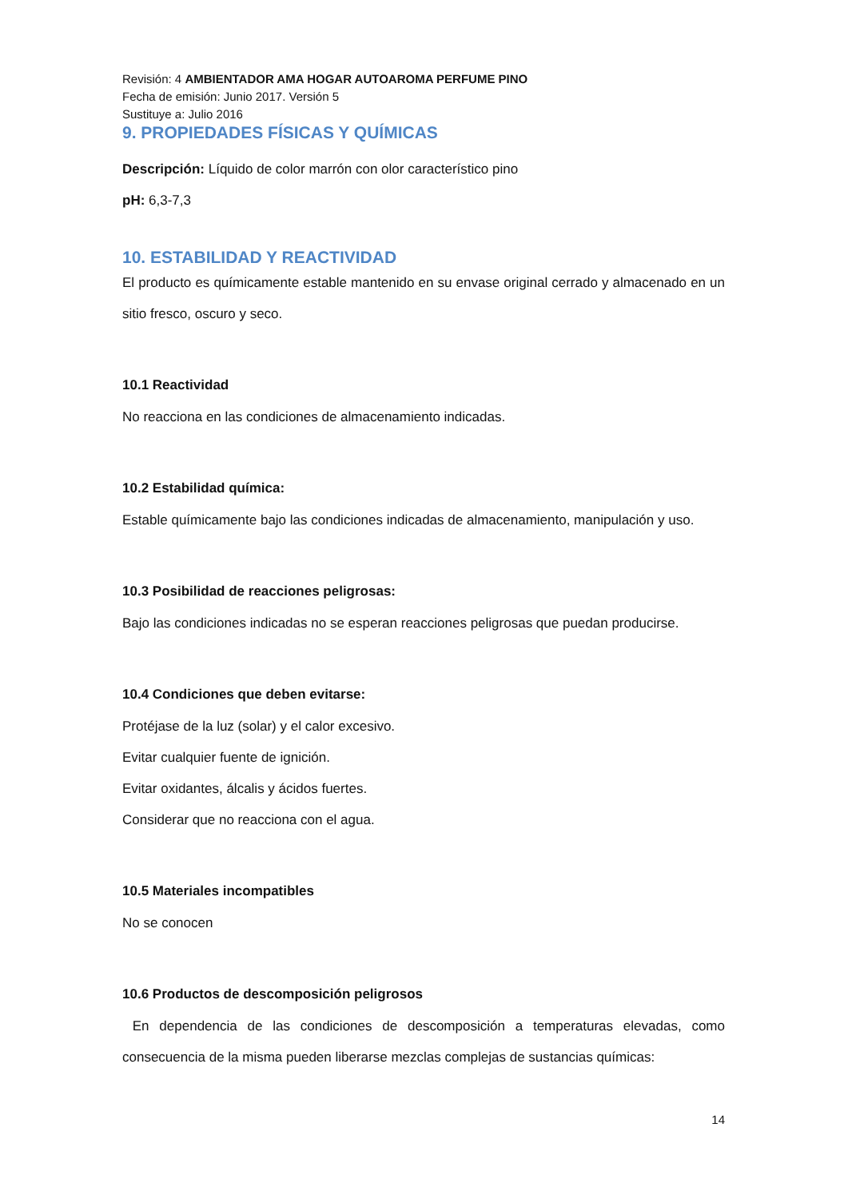Revisión: 4 AMBIENTADOR AMA HOGAR AUTOAROMA PERFUME PINO
Fecha de emisión: Junio 2017. Versión 5
Sustituye a: Julio 2016
9. PROPIEDADES FÍSICAS Y QUÍMICAS
Descripción: Líquido de color marrón con olor característico pino
pH: 6,3-7,3
10. ESTABILIDAD Y REACTIVIDAD
El producto es químicamente estable mantenido en su envase original cerrado y almacenado en un sitio fresco, oscuro y seco.
10.1 Reactividad
No reacciona en las condiciones de almacenamiento indicadas.
10.2 Estabilidad química:
Estable químicamente bajo las condiciones indicadas de almacenamiento, manipulación y uso.
10.3 Posibilidad de reacciones peligrosas:
Bajo las condiciones indicadas no se esperan reacciones peligrosas que puedan producirse.
10.4 Condiciones que deben evitarse:
Protéjase de la luz (solar) y el calor excesivo.
Evitar cualquier fuente de ignición.
Evitar oxidantes, álcalis y ácidos fuertes.
Considerar que no reacciona con el agua.
10.5 Materiales incompatibles
No se conocen
10.6 Productos de descomposición peligrosos
En dependencia de las condiciones de descomposición a temperaturas elevadas, como consecuencia de la misma pueden liberarse mezclas complejas de sustancias químicas:
14